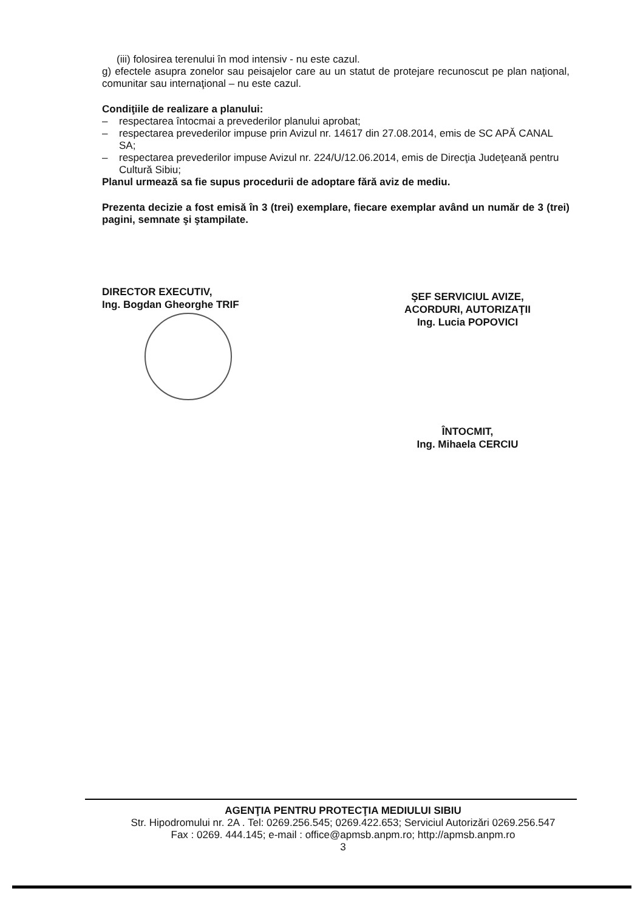(iii) folosirea terenului în mod intensiv - nu este cazul.
g) efectele asupra zonelor sau peisajelor care au un statut de protejare recunoscut pe plan naţional, comunitar sau internaţional – nu este cazul.
Condiţiile de realizare a planului:
– respectarea întocmai a prevederilor planului aprobat;
– respectarea prevederilor impuse prin Avizul nr. 14617 din 27.08.2014, emis de SC APĂ CANAL SA;
– respectarea prevederilor impuse Avizul nr. 224/U/12.06.2014, emis de Direcţia Judeţeană pentru Cultură Sibiu;
Planul urmează sa fie supus procedurii de adoptare fără aviz de mediu.
Prezenta decizie a fost emisă în 3 (trei) exemplare, fiecare exemplar având un număr de 3 (trei) pagini, semnate şi ştampilate.
DIRECTOR EXECUTIV,
Ing. Bogdan Gheorghe TRIF
ŞEF SERVICIUL AVIZE,
ACORDURI, AUTORIZAŢII
Ing. Lucia POPOVICI
ÎNTOCMIT,
Ing. Mihaela CERCIU
AGENŢIA PENTRU PROTECŢIA MEDIULUI SIBIU
Str. Hipodromului nr. 2A . Tel: 0269.256.545; 0269.422.653; Serviciul Autorizări 0269.256.547
Fax : 0269. 444.145; e-mail : office@apmsb.anpm.ro; http://apmsb.anpm.ro
3